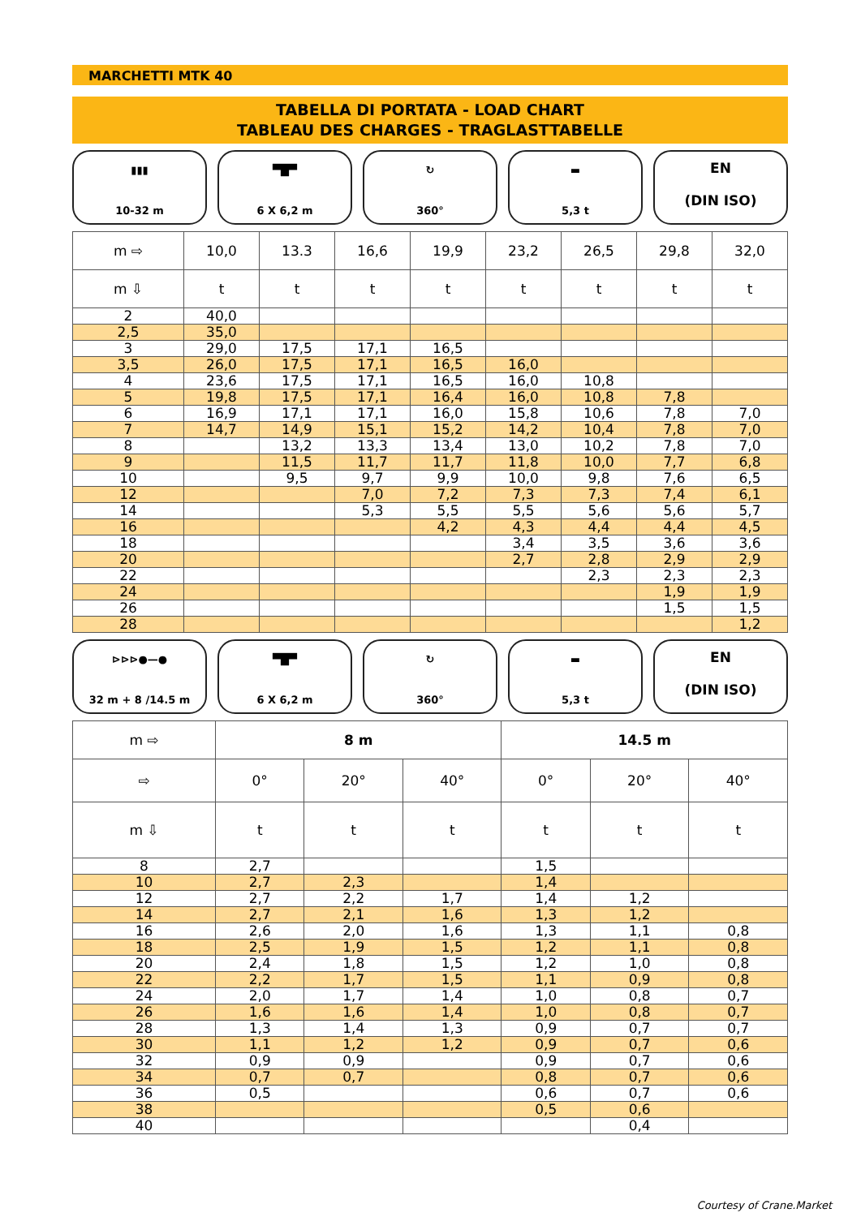MARCHETTI MTK 40
TABELLA DI PORTATA - LOAD CHART
TABLEAU DES CHARGES - TRAGLASTTABELLE
▮▮▮
10-32 m
▀█▀
6 X 6,2 m
↻
360°
▬
5,3 t
EN
(DIN ISO)
| m ⇨ | 10,0 | 13.3 | 16,6 | 19,9 | 23,2 | 26,5 | 29,8 | 32,0 |
| --- | --- | --- | --- | --- | --- | --- | --- | --- |
| m ⇩ | t | t | t | t | t | t | t | t |
| 2 | 40,0 | | | | | | | |
| 2,5 | 35,0 | | | | | | | |
| 3 | 29,0 | 17,5 | 17,1 | 16,5 | | | | |
| 3,5 | 26,0 | 17,5 | 17,1 | 16,5 | 16,0 | | | |
| 4 | 23,6 | 17,5 | 17,1 | 16,5 | 16,0 | 10,8 | | |
| 5 | 19,8 | 17,5 | 17,1 | 16,4 | 16,0 | 10,8 | 7,8 | |
| 6 | 16,9 | 17,1 | 17,1 | 16,0 | 15,8 | 10,6 | 7,8 | 7,0 |
| 7 | 14,7 | 14,9 | 15,1 | 15,2 | 14,2 | 10,4 | 7,8 | 7,0 |
| 8 | | 13,2 | 13,3 | 13,4 | 13,0 | 10,2 | 7,8 | 7,0 |
| 9 | | 11,5 | 11,7 | 11,7 | 11,8 | 10,0 | 7,7 | 6,8 |
| 10 | | 9,5 | 9,7 | 9,9 | 10,0 | 9,8 | 7,6 | 6,5 |
| 12 | | | 7,0 | 7,2 | 7,3 | 7,3 | 7,4 | 6,1 |
| 14 | | | 5,3 | 5,5 | 5,5 | 5,6 | 5,6 | 5,7 |
| 16 | | | | 4,2 | 4,3 | 4,4 | 4,4 | 4,5 |
| 18 | | | | | 3,4 | 3,5 | 3,6 | 3,6 |
| 20 | | | | | 2,7 | 2,8 | 2,9 | 2,9 |
| 22 | | | | | | 2,3 | 2,3 | 2,3 |
| 24 | | | | | | | 1,9 | 1,9 |
| 26 | | | | | | | 1,5 | 1,5 |
| 28 | | | | | | | | 1,2 |
⊳⊳⊳●—●
32 m + 8 /14.5 m
▀█▀
6 X 6,2 m
↻
360°
▬
5,3 t
EN
(DIN ISO)
| m ⇨ | 8 m | | | 14.5 m | | |
| --- | --- | --- | --- | --- | --- | --- |
| ⇨ | 0° | 20° | 40° | 0° | 20° | 40° |
| m ⇩ | t | t | t | t | t | t |
| 8 | 2,7 | | | 1,5 | | |
| 10 | 2,7 | 2,3 | | 1,4 | | |
| 12 | 2,7 | 2,2 | 1,7 | 1,4 | 1,2 | |
| 14 | 2,7 | 2,1 | 1,6 | 1,3 | 1,2 | |
| 16 | 2,6 | 2,0 | 1,6 | 1,3 | 1,1 | 0,8 |
| 18 | 2,5 | 1,9 | 1,5 | 1,2 | 1,1 | 0,8 |
| 20 | 2,4 | 1,8 | 1,5 | 1,2 | 1,0 | 0,8 |
| 22 | 2,2 | 1,7 | 1,5 | 1,1 | 0,9 | 0,8 |
| 24 | 2,0 | 1,7 | 1,4 | 1,0 | 0,8 | 0,7 |
| 26 | 1,6 | 1,6 | 1,4 | 1,0 | 0,8 | 0,7 |
| 28 | 1,3 | 1,4 | 1,3 | 0,9 | 0,7 | 0,7 |
| 30 | 1,1 | 1,2 | 1,2 | 0,9 | 0,7 | 0,6 |
| 32 | 0,9 | 0,9 | | 0,9 | 0,7 | 0,6 |
| 34 | 0,7 | 0,7 | | 0,8 | 0,7 | 0,6 |
| 36 | 0,5 | | | 0,6 | 0,7 | 0,6 |
| 38 | | | | 0,5 | 0,6 | |
| 40 | | | | | 0,4 | |
Courtesy of Crane.Market